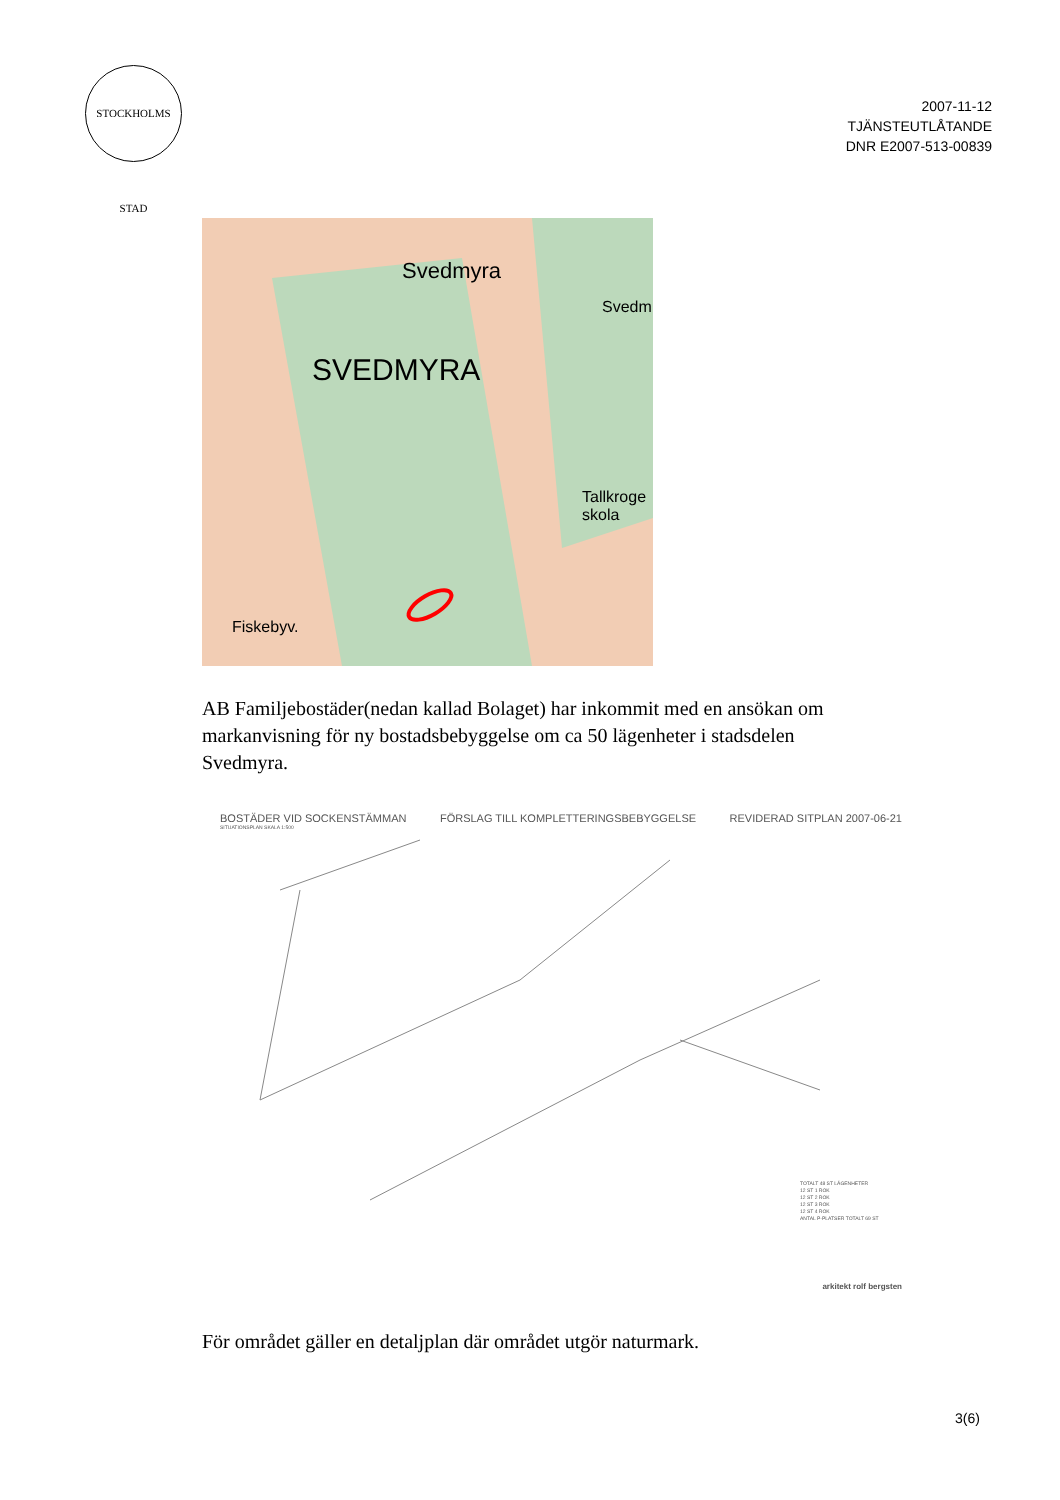STOCKHOLMS STAD
2007-11-12
TJÄNSTEUTLÅTANDE
DNR E2007-513-00839
Svedmyra
SVEDMYRA
Svedm
Tallkroge skola
Fiskebyv.
AB Familjebostäder(nedan kallad Bolaget) har inkommit med en ansökan om markanvisning för ny bostadsbebyggelse om ca 50 lägenheter i stadsdelen Svedmyra.
BOSTÄDER VID SOCKENSTÄMMAN FÖRSLAG TILL KOMPLETTERINGSBEBYGGELSE REVIDERAD SITPLAN 2007-06-21
SITUATIONSPLAN SKALA 1:500
TOTALT 48 ST LÄGENHETER
12 ST 1 ROK
12 ST 2 ROK
12 ST 3 ROK
12 ST 4 ROK
ANTAL P-PLATSER TOTALT 69 ST
arkitekt rolf bergsten
För området gäller en detaljplan där området utgör naturmark.
3(6)